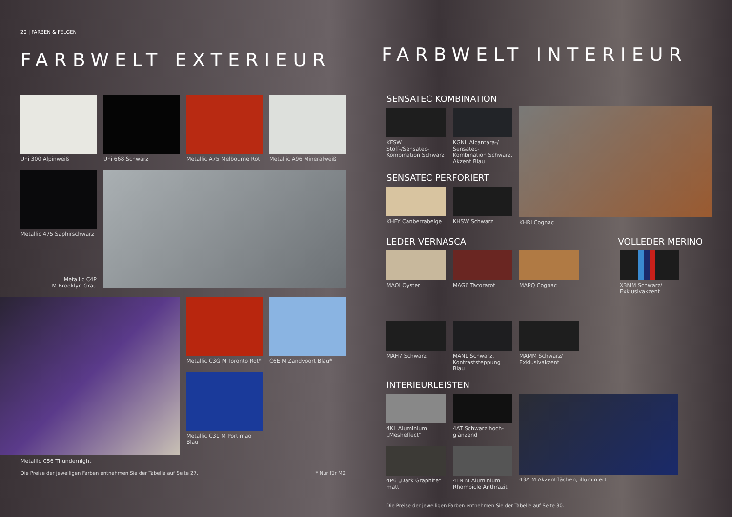20 | FARBEN & FELGEN
FARBWELT EXTERIEUR
Uni 300 Alpinweiß
Uni 668 Schwarz Metallic A75 Melbourne Rot
Metallic A96 Mineralweiß
Metallic 475 Saphirschwarz
Metallic C4P
M Brooklyn Grau
Metallic C56 Thundernight Metallic C3G M Toronto Rot*
C6E M Zandvoort Blau*
Metallic C31 M Portimao Blau
Die Preise der jeweiligen Farben entnehmen Sie der Tabelle auf Seite 27. * Nur für M2
FARBWELT INTERIEUR
SENSATEC KOMBINATION
KFSW Stoff-/Sensatec-Kombination Schwarz
KGNL Alcantara-/ Sensatec-Kombination Schwarz, Akzent Blau
SENSATEC PERFORIERT
KHFY Canberrabeige
KHSW Schwarz
KHRI Cognac
LEDER VERNASCA VOLLEDER MERINO
MAOI Oyster MAG6 Tacorarot
MAPQ Cognac X3MM Schwarz/ Exklusivakzent
MAH7 Schwarz MANL Schwarz, Kontraststeppung Blau
MAMM Schwarz/ Exklusivakzent
INTERIEURLEISTEN
4KL Aluminium „Mesheffect“
4AT Schwarz hoch-glänzend
4P6 „Dark Graphite“ matt
4LN M Aluminium Rhombicle Anthrazit
43A M Akzentflächen, illuminiert
Die Preise der jeweiligen Farben entnehmen Sie der Tabelle auf Seite 30.